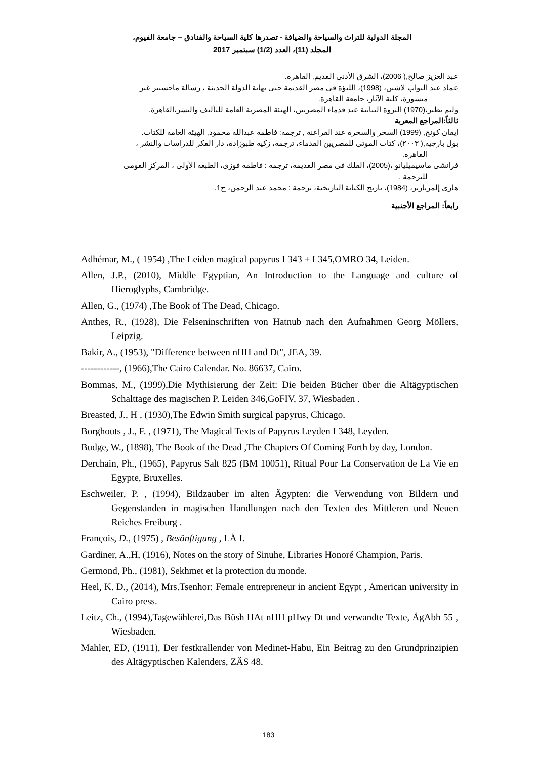المجلة الدولية للتراث والسياحة والضيافة - تصدرها كلية السياحة والفنادق – جامعة الفيوم،
المجلد (11)، العدد (1/2) سبتمبر 2017
عبد العزيز صالح,( 2006)، الشرق الأدنى القديم, القاهرة.
عماد عبد التواب لاشين، (1998)، اللبؤة في مصر القديمة حتى نهاية الدولة الحديثة ، رسالة ماجستير غير
منشورة، كلية الآثار، جامعة القاهرة.
وليم نظير،(1970) الثروة النباتية عند قدماء المصريين، الهيئة المصرية العامة للتأليف والنشر،القاهرة.
ثالثاً:المراجع المعربة
إيفان كونج, (1999) السحر والسحرة عند الفراعنة , ترجمة: فاطمة عبدالله محمود, الهيئة العامة للكتاب.
بول بارجيه,( ٢٠٠٣)، كتاب الموتى للمصريين القدماء، ترجمة، زكية طبوزاده، دار الفكر للدراسات والنشر ،
القاهرة.
فرانشي ماسيميليانو ،(2005)، الفلك في مصر القديمة، ترجمة : فاطمة فوزي، الطبعة الأولى ، المركز القومي
للترجمة .
هاري إلمربارنز، (1984)، تاريخ الكتابة التاريخية، ترجمة : محمد عبد الرحمن، ج1.
رابعاً: المراجع الأجنبية
Adhémar, M., ( 1954) ,The Leiden magical papyrus I 343 + I 345,OMRO 34, Leiden.
Allen, J.P., (2010), Middle Egyptian, An Introduction to the Language and culture of Hieroglyphs, Cambridge.
Allen, G., (1974) ,The Book of The Dead, Chicago.
Anthes, R., (1928), Die Felseninschriften von Hatnub nach den Aufnahmen Georg Möllers, Leipzig.
Bakir, A., (1953), "Difference between nHH and Dt", JEA, 39.
------------, (1966),The Cairo Calendar. No. 86637, Cairo.
Bommas, M., (1999),Die Mythisierung der Zeit: Die beiden Bücher über die Altägyptischen Schalttage des magischen P. Leiden 346,GoFIV, 37, Wiesbaden .
Breasted, J., H , (1930),The Edwin Smith surgical papyrus, Chicago.
Borghouts , J., F. , (1971), The Magical Texts of Papyrus Leyden I 348, Leyden.
Budge, W., (1898), The Book of the Dead ,The Chapters Of Coming Forth by day, London.
Derchain, Ph., (1965), Papyrus Salt 825 (BM 10051), Ritual Pour La Conservation de La Vie en Egypte, Bruxelles.
Eschweiler, P. , (1994), Bildzauber im alten Ägypten: die Verwendung von Bildern und Gegenstanden in magischen Handlungen nach den Texten des Mittleren und Neuen Reiches Freiburg .
François, D., (1975) , Besänftigung , LÄ I.
Gardiner, A.,H, (1916), Notes on the story of Sinuhe, Libraries Honoré Champion, Paris.
Germond, Ph., (1981), Sekhmet et la protection du monde.
Heel, K. D., (2014), Mrs.Tsenhor: Female entrepreneur in ancient Egypt , American university in Cairo press.
Leitz, Ch., (1994),Tagewählerei,Das Büsh HAt nHH pHwy Dt und verwandte Texte, ÄgAbh 55 , Wiesbaden.
Mahler, ED, (1911), Der festkrallender von Medinet-Habu, Ein Beitrag zu den Grundprinzipien des Altägyptischen Kalenders, ZÄS 48.
183